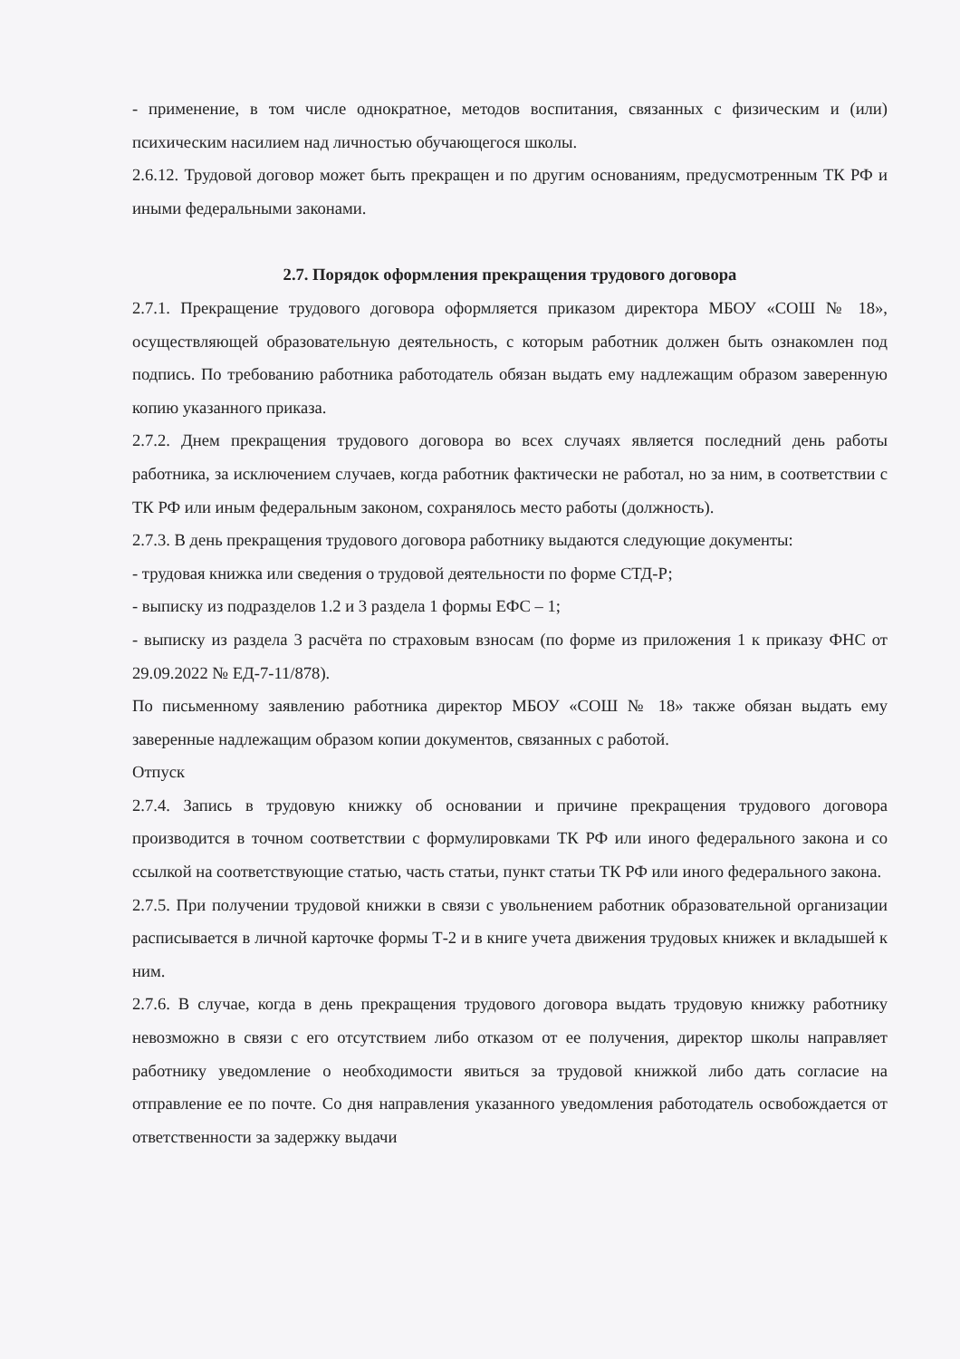- применение, в том числе однократное, методов воспитания, связанных с физическим и (или) психическим насилием над личностью обучающегося школы.
2.6.12. Трудовой договор может быть прекращен и по другим основаниям, предусмотренным ТК РФ и иными федеральными законами.
2.7. Порядок оформления прекращения трудового договора
2.7.1. Прекращение трудового договора оформляется приказом директора МБОУ «СОШ № 18», осуществляющей образовательную деятельность, с которым работник должен быть ознакомлен под подпись. По требованию работника работодатель обязан выдать ему надлежащим образом заверенную копию указанного приказа.
2.7.2. Днем прекращения трудового договора во всех случаях является последний день работы работника, за исключением случаев, когда работник фактически не работал, но за ним, в соответствии с ТК РФ или иным федеральным законом, сохранялось место работы (должность).
2.7.3. В день прекращения трудового договора работнику выдаются следующие документы:
- трудовая книжка или сведения о трудовой деятельности по форме СТД-Р;
- выписку из подразделов 1.2 и 3 раздела 1 формы ЕФС – 1;
- выписку из раздела 3 расчёта по страховым взносам (по форме из приложения 1 к приказу ФНС от 29.09.2022 № ЕД-7-11/878).
По письменному заявлению работника директор МБОУ «СОШ № 18» также обязан выдать ему заверенные надлежащим образом копии документов, связанных с работой.
Отпуск
2.7.4. Запись в трудовую книжку об основании и причине прекращения трудового договора производится в точном соответствии с формулировками ТК РФ или иного федерального закона и со ссылкой на соответствующие статью, часть статьи, пункт статьи ТК РФ или иного федерального закона.
2.7.5. При получении трудовой книжки в связи с увольнением работник образовательной организации расписывается в личной карточке формы Т-2 и в книге учета движения трудовых книжек и вкладышей к ним.
2.7.6. В случае, когда в день прекращения трудового договора выдать трудовую книжку работнику невозможно в связи с его отсутствием либо отказом от ее получения, директор школы направляет работнику уведомление о необходимости явиться за трудовой книжкой либо дать согласие на отправление ее по почте. Со дня направления указанного уведомления работодатель освобождается от ответственности за задержку выдачи